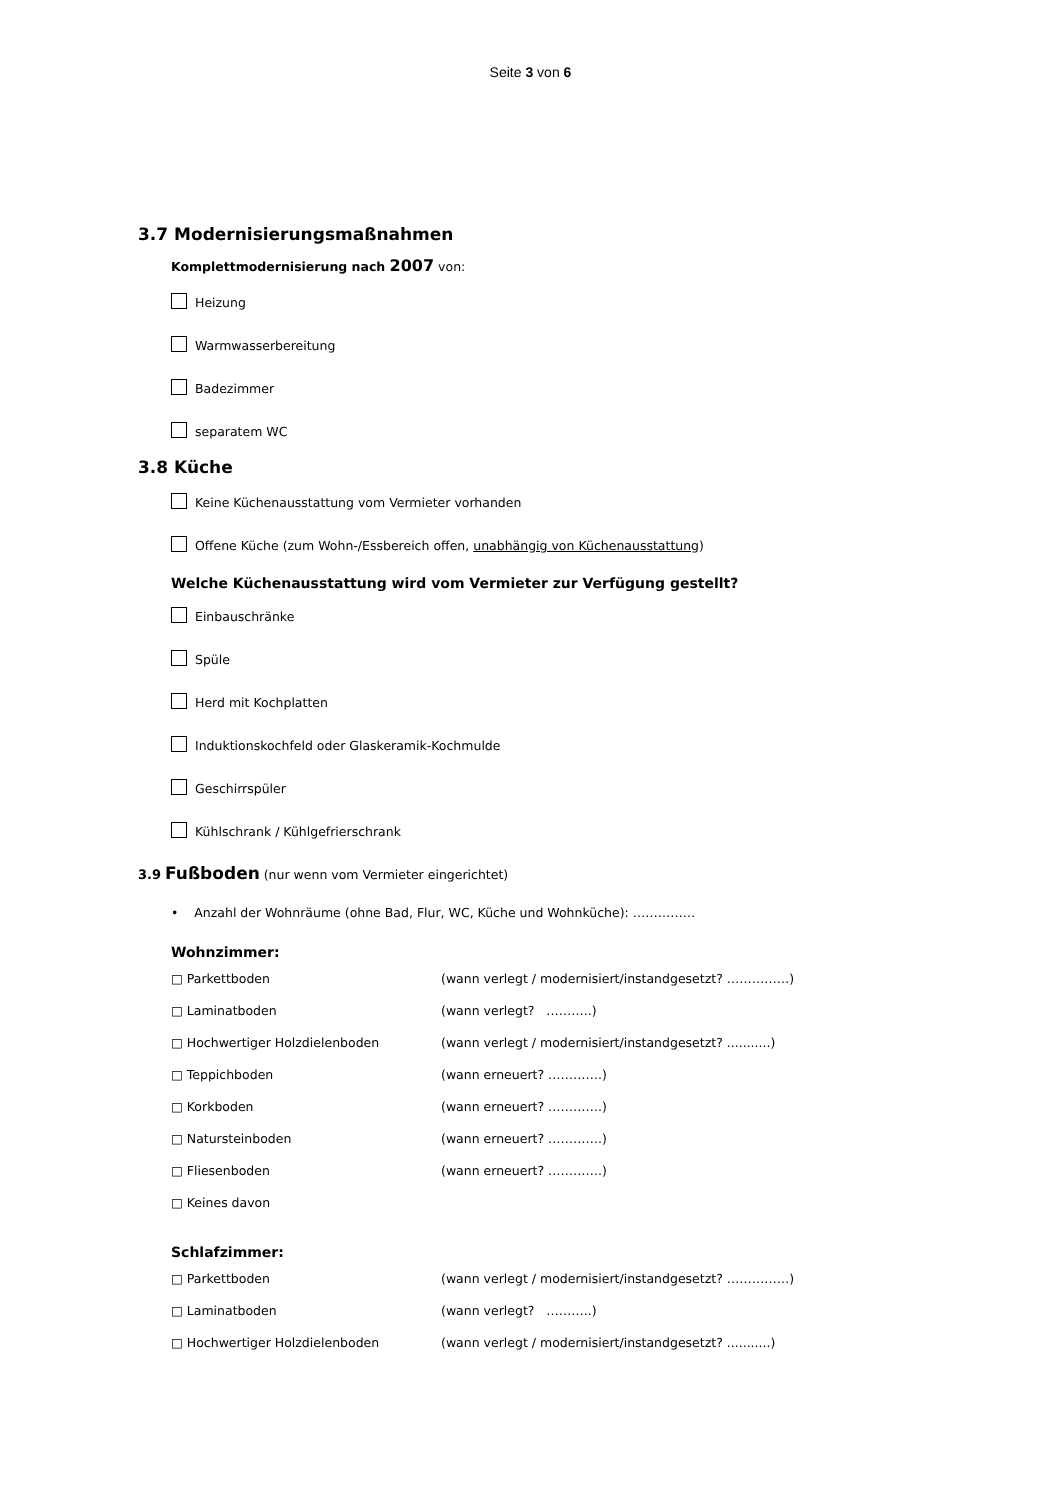Seite 3 von 6
3.7 Modernisierungsmaßnahmen
Komplettmodernisierung nach 2007 von:
Heizung
Warmwasserbereitung
Badezimmer
separatem WC
3.8 Küche
Keine Küchenausstattung vom Vermieter vorhanden
Offene Küche (zum Wohn-/Essbereich offen, unabhängig von Küchenausstattung)
Welche Küchenausstattung wird vom Vermieter zur Verfügung gestellt?
Einbauschränke
Spüle
Herd mit Kochplatten
Induktionskochfeld oder Glaskeramik-Kochmulde
Geschirrspüler
Kühlschrank / Kühlgefrierschrank
3.9 Fußboden (nur wenn vom Vermieter eingerichtet)
• Anzahl der Wohnräume (ohne Bad, Flur, WC, Küche und Wohnküche): ……………
Wohnzimmer:
| □ Parkettboden | (wann verlegt / modernisiert/instandgesetzt? ……………) |
| □ Laminatboden | (wann verlegt? ………..) |
| □ Hochwertiger Holzdielenboden | (wann verlegt / modernisiert/instandgesetzt? ...........) |
| □ Teppichboden | (wann erneuert? ………….) |
| □ Korkboden | (wann erneuert? ………….) |
| □ Natursteinboden | (wann erneuert? ………….) |
| □ Fliesenboden | (wann erneuert? ………….) |
| □ Keines davon | |
Schlafzimmer:
| □ Parkettboden | (wann verlegt / modernisiert/instandgesetzt? ……………) |
| □ Laminatboden | (wann verlegt? ………..) |
| □ Hochwertiger Holzdielenboden | (wann verlegt / modernisiert/instandgesetzt? ...........) |